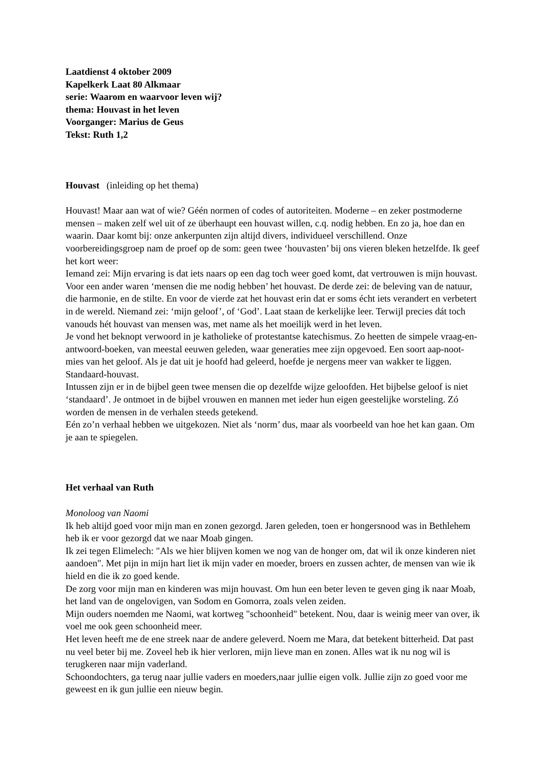Laatdienst 4 oktober 2009
Kapelkerk Laat 80 Alkmaar
serie: Waarom en waarvoor leven wij?
thema: Houvast in het leven
Voorganger: Marius de Geus
Tekst: Ruth 1,2
Houvast (inleiding op het thema)
Houvast! Maar aan wat of wie? Géén normen of codes of autoriteiten. Moderne – en zeker postmoderne mensen – maken zelf wel uit of ze überhaupt een houvast willen, c.q. nodig hebben. En zo ja, hoe dan en waarin. Daar komt bij: onze ankerpunten zijn altijd divers, individueel verschillend. Onze voorbereidingsgroep nam de proef op de som: geen twee ‘houvasten’ bij ons vieren bleken hetzelfde. Ik geef het kort weer:
Iemand zei: Mijn ervaring is dat iets naars op een dag toch weer goed komt, dat vertrouwen is mijn houvast. Voor een ander waren ‘mensen die me nodig hebben’ het houvast. De derde zei: de beleving van de natuur, die harmonie, en de stilte. En voor de vierde zat het houvast erin dat er soms écht iets verandert en verbetert in de wereld. Niemand zei: ‘mijn geloof’, of ‘God’. Laat staan de kerkelijke leer. Terwijl precies dát toch vanouds hét houvast van mensen was, met name als het moeilijk werd in het leven.
Je vond het beknopt verwoord in je katholieke of protestantse katechismus. Zo heetten de simpele vraag-en-antwoord-boeken, van meestal eeuwen geleden, waar generaties mee zijn opgevoed. Een soort aap-noot-mies van het geloof. Als je dat uit je hoofd had geleerd, hoefde je nergens meer van wakker te liggen. Standaard-houvast.
Intussen zijn er in de bijbel geen twee mensen die op dezelfde wijze geloofden. Het bijbelse geloof is niet ‘standaard’. Je ontmoet in de bijbel vrouwen en mannen met ieder hun eigen geestelijke worsteling. Zó worden de mensen in de verhalen steeds getekend.
Eén zo’n verhaal hebben we uitgekozen. Niet als ‘norm’ dus, maar als voorbeeld van hoe het kan gaan. Om je aan te spiegelen.
Het verhaal van Ruth
Monoloog van Naomi
Ik heb altijd goed voor mijn man en zonen gezorgd. Jaren geleden, toen er hongersnood was in Bethlehem heb ik er voor gezorgd dat we naar Moab gingen.
Ik zei tegen Elimelech: "Als we hier blijven komen we nog van de honger om, dat wil ik onze kinderen niet aandoen". Met pijn in mijn hart liet ik mijn vader en moeder, broers en zussen achter, de mensen van wie ik hield en die ik zo goed kende.
De zorg voor mijn man en kinderen was mijn houvast. Om hun een beter leven te geven ging ik naar Moab, het land van de ongelovigen, van Sodom en Gomorra, zoals velen zeiden.
Mijn ouders noemden me Naomi, wat kortweg "schoonheid" betekent. Nou, daar is weinig meer van over, ik voel me ook geen schoonheid meer.
Het leven heeft me de ene streek naar de andere geleverd. Noem me Mara, dat betekent bitterheid. Dat past nu veel beter bij me. Zoveel heb ik hier verloren, mijn lieve man en zonen. Alles wat ik nu nog wil is terugkeren naar mijn vaderland.
Schoondochters, ga terug naar jullie vaders en moeders,naar jullie eigen volk. Jullie zijn zo goed voor me geweest en ik gun jullie een nieuw begin.